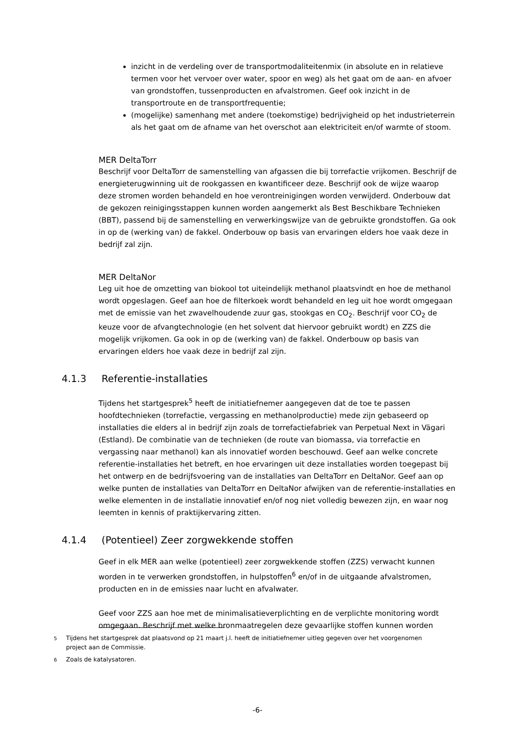inzicht in de verdeling over de transportmodaliteitenmix (in absolute en in relatieve termen voor het vervoer over water, spoor en weg) als het gaat om de aan- en afvoer van grondstoffen, tussenproducten en afvalstromen. Geef ook inzicht in de transportroute en de transportfrequentie;
(mogelijke) samenhang met andere (toekomstige) bedrijvigheid op het industrieterrein als het gaat om de afname van het overschot aan elektriciteit en/of warmte of stoom.
MER DeltaTorr
Beschrijf voor DeltaTorr de samenstelling van afgassen die bij torrefactie vrijkomen. Beschrijf de energieterugwinning uit de rookgassen en kwantificeer deze. Beschrijf ook de wijze waarop deze stromen worden behandeld en hoe verontreinigingen worden verwijderd. Onderbouw dat de gekozen reinigingsstappen kunnen worden aangemerkt als Best Beschikbare Technieken (BBT), passend bij de samenstelling en verwerkingswijze van de gebruikte grondstoffen. Ga ook in op de (werking van) de fakkel. Onderbouw op basis van ervaringen elders hoe vaak deze in bedrijf zal zijn.
MER DeltaNor
Leg uit hoe de omzetting van biokool tot uiteindelijk methanol plaatsvindt en hoe de methanol wordt opgeslagen. Geef aan hoe de filterkoek wordt behandeld en leg uit hoe wordt omgegaan met de emissie van het zwavelhoudende zuur gas, stookgas en CO<sub>2</sub>. Beschrijf voor CO<sub>2</sub> de keuze voor de afvangtechnologie (en het solvent dat hiervoor gebruikt wordt) en ZZS die mogelijk vrijkomen. Ga ook in op de (werking van) de fakkel. Onderbouw op basis van ervaringen elders hoe vaak deze in bedrijf zal zijn.
4.1.3 Referentie-installaties
Tijdens het startgesprek<sup>5</sup> heeft de initiatiefnemer aangegeven dat de toe te passen hoofdtechnieken (torrefactie, vergassing en methanolproductie) mede zijn gebaseerd op installaties die elders al in bedrijf zijn zoals de torrefactiefabriek van Perpetual Next in Vägari (Estland). De combinatie van de technieken (de route van biomassa, via torrefactie en vergassing naar methanol) kan als innovatief worden beschouwd. Geef aan welke concrete referentie-installaties het betreft, en hoe ervaringen uit deze installaties worden toegepast bij het ontwerp en de bedrijfsvoering van de installaties van DeltaTorr en DeltaNor. Geef aan op welke punten de installaties van DeltaTorr en DeltaNor afwijken van de referentie-installaties en welke elementen in de installatie innovatief en/of nog niet volledig bewezen zijn, en waar nog leemten in kennis of praktijkervaring zitten.
4.1.4 (Potentieel) Zeer zorgwekkende stoffen
Geef in elk MER aan welke (potentieel) zeer zorgwekkende stoffen (ZZS) verwacht kunnen worden in te verwerken grondstoffen, in hulpstoffen<sup>6</sup> en/of in de uitgaande afvalstromen, producten en in de emissies naar lucht en afvalwater.
Geef voor ZZS aan hoe met de minimalisatieverplichting en de verplichte monitoring wordt omgegaan. Beschrijf met welke bronmaatregelen deze gevaarlijke stoffen kunnen worden
5 Tijdens het startgesprek dat plaatsvond op 21 maart j.l. heeft de initiatiefnemer uitleg gegeven over het voorgenomen project aan de Commissie.
6 Zoals de katalysatoren.
-6-